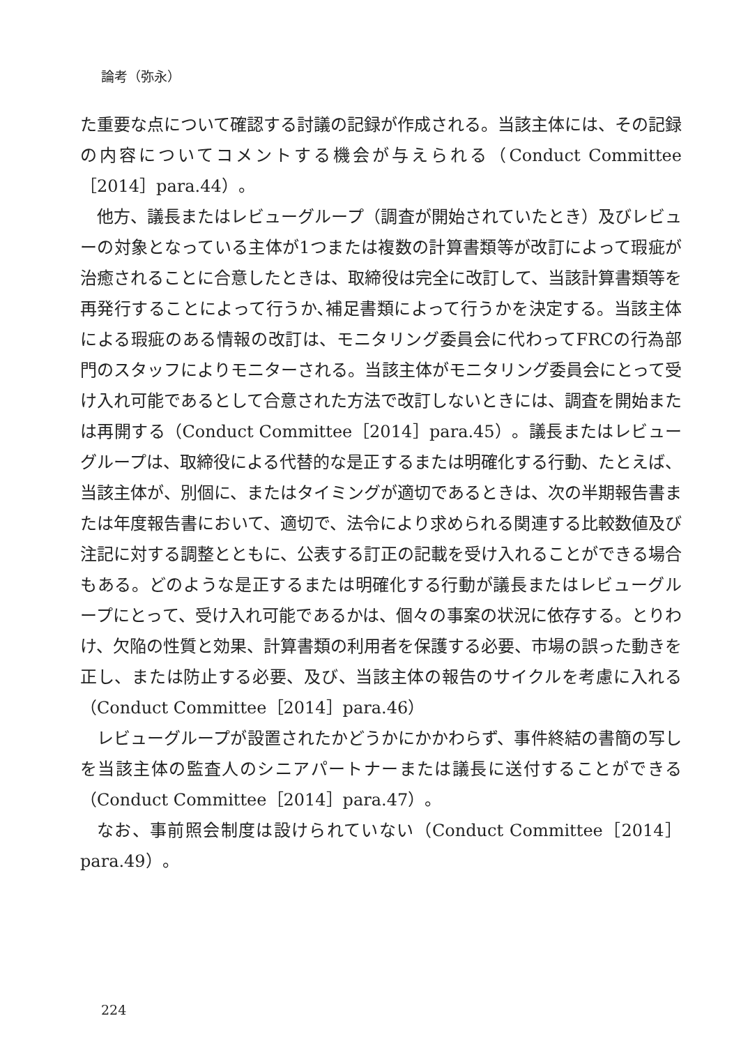論考（弥永）
た重要な点について確認する討議の記録が作成される。当該主体には、その記録の内容についてコメントする機会が与えられる（Conduct Committee［2014］para.44）。
他方、議長またはレビューグループ（調査が開始されていたとき）及びレビューの対象となっている主体が1つまたは複数の計算書類等が改訂によって瑕疵が治癒されることに合意したときは、取締役は完全に改訂して、当該計算書類等を再発行することによって行うか､補足書類によって行うかを決定する。当該主体による瑕疵のある情報の改訂は、モニタリング委員会に代わってFRCの行為部門のスタッフによりモニターされる。当該主体がモニタリング委員会にとって受け入れ可能であるとして合意された方法で改訂しないときには、調査を開始または再開する（Conduct Committee［2014］para.45）。議長またはレビューグループは、取締役による代替的な是正するまたは明確化する行動、たとえば、当該主体が、別個に、またはタイミングが適切であるときは、次の半期報告書または年度報告書において、適切で、法令により求められる関連する比較数値及び注記に対する調整とともに、公表する訂正の記載を受け入れることができる場合もある。どのような是正するまたは明確化する行動が議長またはレビューグループにとって、受け入れ可能であるかは、個々の事案の状況に依存する。とりわけ、欠陥の性質と効果、計算書類の利用者を保護する必要、市場の誤った動きを正し、または防止する必要、及び、当該主体の報告のサイクルを考慮に入れる（Conduct Committee［2014］para.46）
レビューグループが設置されたかどうかにかかわらず、事件終結の書簡の写しを当該主体の監査人のシニアパートナーまたは議長に送付することができる（Conduct Committee［2014］para.47）。
なお、事前照会制度は設けられていない（Conduct Committee［2014］para.49）。
224